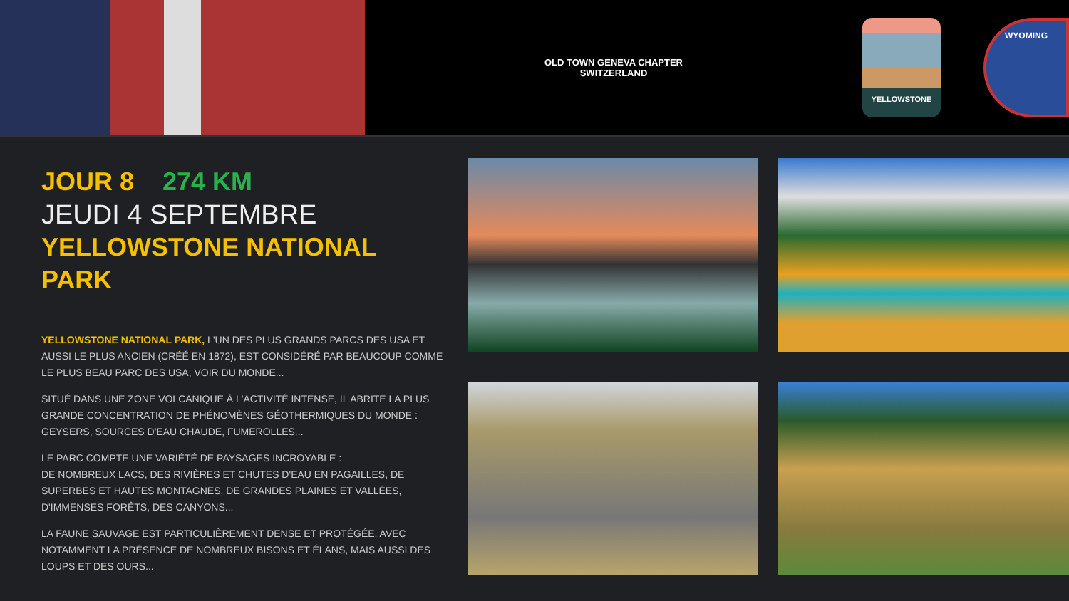OLD TOWN GENEVA CHAPTER
SWITZERLAND
YELLOWSTONE
WYOMING
JOUR 8 274 KM
JEUDI 4 SEPTEMBRE
YELLOWSTONE NATIONAL PARK
YELLOWSTONE NATIONAL PARK, L'UN DES PLUS GRANDS PARCS DES USA ET AUSSI LE PLUS ANCIEN (CRÉÉ EN 1872), EST CONSIDÉRÉ PAR BEAUCOUP COMME LE PLUS BEAU PARC DES USA, VOIR DU MONDE...
SITUÉ DANS UNE ZONE VOLCANIQUE À L'ACTIVITÉ INTENSE, IL ABRITE LA PLUS GRANDE CONCENTRATION DE PHÉNOMÈNES GÉOTHERMIQUES DU MONDE : GEYSERS, SOURCES D'EAU CHAUDE, FUMEROLLES...
LE PARC COMPTE UNE VARIÉTÉ DE PAYSAGES INCROYABLE :
DE NOMBREUX LACS, DES RIVIÈRES ET CHUTES D'EAU EN PAGAILLES, DE SUPERBES ET HAUTES MONTAGNES, DE GRANDES PLAINES ET VALLÉES, D'IMMENSES FORÊTS, DES CANYONS...
LA FAUNE SAUVAGE EST PARTICULIÈREMENT DENSE ET PROTÉGÉE, AVEC NOTAMMENT LA PRÉSENCE DE NOMBREUX BISONS ET ÉLANS, MAIS AUSSI DES LOUPS ET DES OURS...